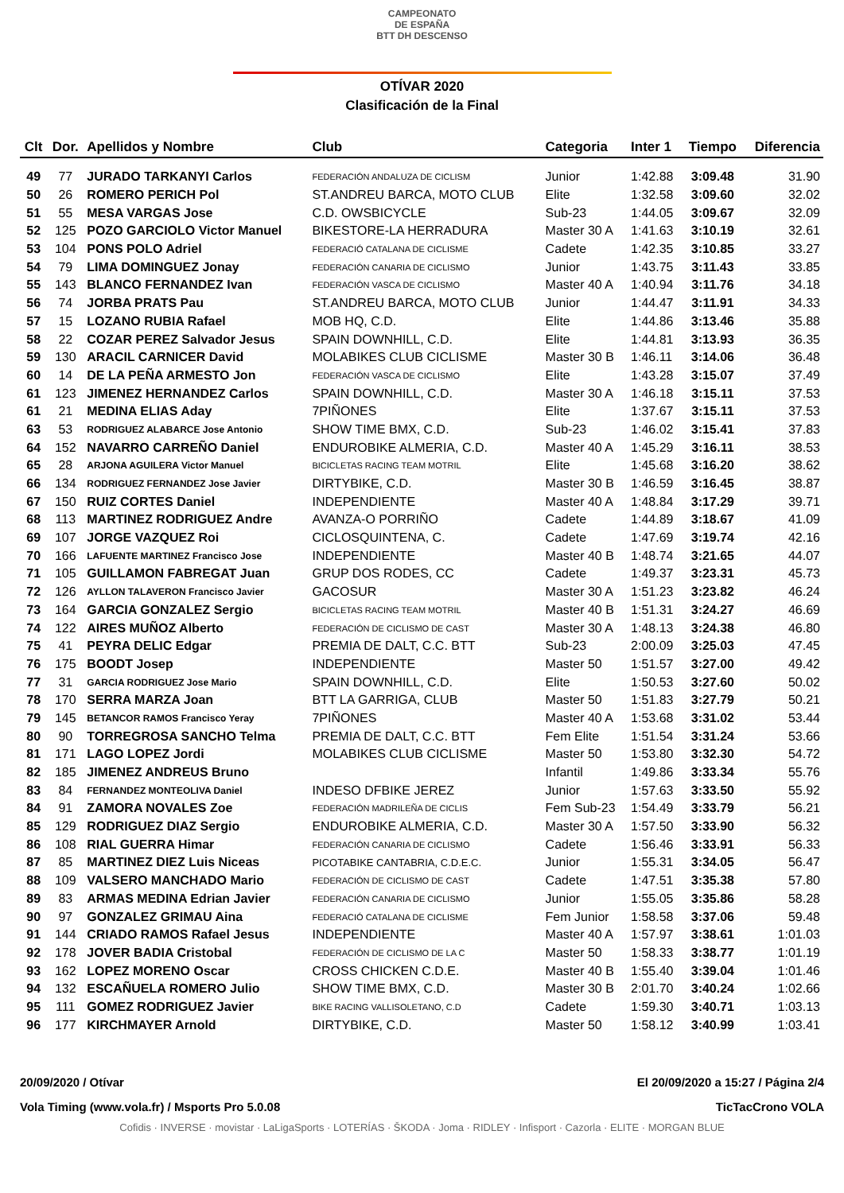CAMPEONATO
DE ESPAÑA
BTT DH DESCENSO
OTÍVAR 2020
Clasificación de la Final
| Clt | Dor. | Apellidos y Nombre | Club | Categoria | Inter 1 | Tiempo | Diferencia |
| --- | --- | --- | --- | --- | --- | --- | --- |
| 49 | 77 | JURADO TARKANYI Carlos | FEDERACIÓN ANDALUZA DE CICLISM | Junior | 1:42.88 | 3:09.48 | 31.90 |
| 50 | 26 | ROMERO PERICH Pol | ST.ANDREU BARCA, MOTO CLUB | Elite | 1:32.58 | 3:09.60 | 32.02 |
| 51 | 55 | MESA VARGAS Jose | C.D. OWSBICYCLE | Sub-23 | 1:44.05 | 3:09.67 | 32.09 |
| 52 | 125 | POZO GARCIOLO Victor Manuel | BIKESTORE-LA HERRADURA | Master 30 A | 1:41.63 | 3:10.19 | 32.61 |
| 53 | 104 | PONS POLO Adriel | FEDERACIÓ CATALANA DE CICLISME | Cadete | 1:42.35 | 3:10.85 | 33.27 |
| 54 | 79 | LIMA DOMINGUEZ Jonay | FEDERACIÓN CANARIA DE CICLISMO | Junior | 1:43.75 | 3:11.43 | 33.85 |
| 55 | 143 | BLANCO FERNANDEZ Ivan | FEDERACIÓN VASCA DE CICLISMO | Master 40 A | 1:40.94 | 3:11.76 | 34.18 |
| 56 | 74 | JORBA PRATS Pau | ST.ANDREU BARCA, MOTO CLUB | Junior | 1:44.47 | 3:11.91 | 34.33 |
| 57 | 15 | LOZANO RUBIA Rafael | MOB HQ, C.D. | Elite | 1:44.86 | 3:13.46 | 35.88 |
| 58 | 22 | COZAR PEREZ Salvador Jesus | SPAIN DOWNHILL, C.D. | Elite | 1:44.81 | 3:13.93 | 36.35 |
| 59 | 130 | ARACIL CARNICER David | MOLABIKES CLUB CICLISME | Master 30 B | 1:46.11 | 3:14.06 | 36.48 |
| 60 | 14 | DE LA PEÑA ARMESTO Jon | FEDERACIÓN VASCA DE CICLISMO | Elite | 1:43.28 | 3:15.07 | 37.49 |
| 61 | 123 | JIMENEZ HERNANDEZ Carlos | SPAIN DOWNHILL, C.D. | Master 30 A | 1:46.18 | 3:15.11 | 37.53 |
| 61 | 21 | MEDINA ELIAS Aday | 7PIÑONES | Elite | 1:37.67 | 3:15.11 | 37.53 |
| 63 | 53 | RODRIGUEZ ALABARCE Jose Antonio | SHOW TIME BMX, C.D. | Sub-23 | 1:46.02 | 3:15.41 | 37.83 |
| 64 | 152 | NAVARRO CARREÑO Daniel | ENDUROBIKE ALMERIA, C.D. | Master 40 A | 1:45.29 | 3:16.11 | 38.53 |
| 65 | 28 | ARJONA AGUILERA Victor Manuel | BICICLETAS RACING TEAM MOTRIL | Elite | 1:45.68 | 3:16.20 | 38.62 |
| 66 | 134 | RODRIGUEZ FERNANDEZ Jose Javier | DIRTYBIKE, C.D. | Master 30 B | 1:46.59 | 3:16.45 | 38.87 |
| 67 | 150 | RUIZ CORTES Daniel | INDEPENDIENTE | Master 40 A | 1:48.84 | 3:17.29 | 39.71 |
| 68 | 113 | MARTINEZ RODRIGUEZ Andre | AVANZA-O PORRIÑO | Cadete | 1:44.89 | 3:18.67 | 41.09 |
| 69 | 107 | JORGE VAZQUEZ Roi | CICLOSQUINTENA, C. | Cadete | 1:47.69 | 3:19.74 | 42.16 |
| 70 | 166 | LAFUENTE MARTINEZ Francisco Jose | INDEPENDIENTE | Master 40 B | 1:48.74 | 3:21.65 | 44.07 |
| 71 | 105 | GUILLAMON FABREGAT Juan | GRUP DOS RODES, CC | Cadete | 1:49.37 | 3:23.31 | 45.73 |
| 72 | 126 | AYLLON TALAVERON Francisco Javier | GACOSUR | Master 30 A | 1:51.23 | 3:23.82 | 46.24 |
| 73 | 164 | GARCIA GONZALEZ Sergio | BICICLETAS RACING TEAM MOTRIL | Master 40 B | 1:51.31 | 3:24.27 | 46.69 |
| 74 | 122 | AIRES MUÑOZ Alberto | FEDERACIÓN DE CICLISMO DE CAST | Master 30 A | 1:48.13 | 3:24.38 | 46.80 |
| 75 | 41 | PEYRA DELIC Edgar | PREMIA DE DALT, C.C. BTT | Sub-23 | 2:00.09 | 3:25.03 | 47.45 |
| 76 | 175 | BOODT Josep | INDEPENDIENTE | Master 50 | 1:51.57 | 3:27.00 | 49.42 |
| 77 | 31 | GARCIA RODRIGUEZ Jose Mario | SPAIN DOWNHILL, C.D. | Elite | 1:50.53 | 3:27.60 | 50.02 |
| 78 | 170 | SERRA MARZA Joan | BTT LA GARRIGA, CLUB | Master 50 | 1:51.83 | 3:27.79 | 50.21 |
| 79 | 145 | BETANCOR RAMOS Francisco Yeray | 7PIÑONES | Master 40 A | 1:53.68 | 3:31.02 | 53.44 |
| 80 | 90 | TORREGROSA SANCHO Telma | PREMIA DE DALT, C.C. BTT | Fem Elite | 1:51.54 | 3:31.24 | 53.66 |
| 81 | 171 | LAGO LOPEZ Jordi | MOLABIKES CLUB CICLISME | Master 50 | 1:53.80 | 3:32.30 | 54.72 |
| 82 | 185 | JIMENEZ ANDREUS Bruno | | Infantil | 1:49.86 | 3:33.34 | 55.76 |
| 83 | 84 | FERNANDEZ MONTEOLIVA Daniel | INDESO DFBIKE JEREZ | Junior | 1:57.63 | 3:33.50 | 55.92 |
| 84 | 91 | ZAMORA NOVALES Zoe | FEDERACIÓN MADRILEÑA DE CICLIS | Fem Sub-23 | 1:54.49 | 3:33.79 | 56.21 |
| 85 | 129 | RODRIGUEZ DIAZ Sergio | ENDUROBIKE ALMERIA, C.D. | Master 30 A | 1:57.50 | 3:33.90 | 56.32 |
| 86 | 108 | RIAL GUERRA Himar | FEDERACIÓN CANARIA DE CICLISMO | Cadete | 1:56.46 | 3:33.91 | 56.33 |
| 87 | 85 | MARTINEZ DIEZ Luis Niceas | PICOTABIKE CANTABRIA, C.D.E.C. | Junior | 1:55.31 | 3:34.05 | 56.47 |
| 88 | 109 | VALSERO MANCHADO Mario | FEDERACIÓN DE CICLISMO DE CAST | Cadete | 1:47.51 | 3:35.38 | 57.80 |
| 89 | 83 | ARMAS MEDINA Edrian Javier | FEDERACIÓN CANARIA DE CICLISMO | Junior | 1:55.05 | 3:35.86 | 58.28 |
| 90 | 97 | GONZALEZ GRIMAU Aina | FEDERACIÓ CATALANA DE CICLISME | Fem Junior | 1:58.58 | 3:37.06 | 59.48 |
| 91 | 144 | CRIADO RAMOS Rafael Jesus | INDEPENDIENTE | Master 40 A | 1:57.97 | 3:38.61 | 1:01.03 |
| 92 | 178 | JOVER BADIA Cristobal | FEDERACIÓN DE CICLISMO DE LA C | Master 50 | 1:58.33 | 3:38.77 | 1:01.19 |
| 93 | 162 | LOPEZ MORENO Oscar | CROSS CHICKEN C.D.E. | Master 40 B | 1:55.40 | 3:39.04 | 1:01.46 |
| 94 | 132 | ESCAÑUELA ROMERO Julio | SHOW TIME BMX, C.D. | Master 30 B | 2:01.70 | 3:40.24 | 1:02.66 |
| 95 | 111 | GOMEZ RODRIGUEZ Javier | BIKE RACING VALLISOLETANO, C.D | Cadete | 1:59.30 | 3:40.71 | 1:03.13 |
| 96 | 177 | KIRCHMAYER Arnold | DIRTYBIKE, C.D. | Master 50 | 1:58.12 | 3:40.99 | 1:03.41 |
20/09/2020 / Otívar El 20/09/2020 a 15:27 / Página 2/4
Vola Timing (www.vola.fr) / Msports Pro 5.0.08 TicTacCrono VOLA
Cofidis · INVERSE · movistar · LaLigaSports · LOTERÍAS · ŠKODA · Joma · RIDLEY · Infisport · Cazorla · ELITE · MORGAN BLUE